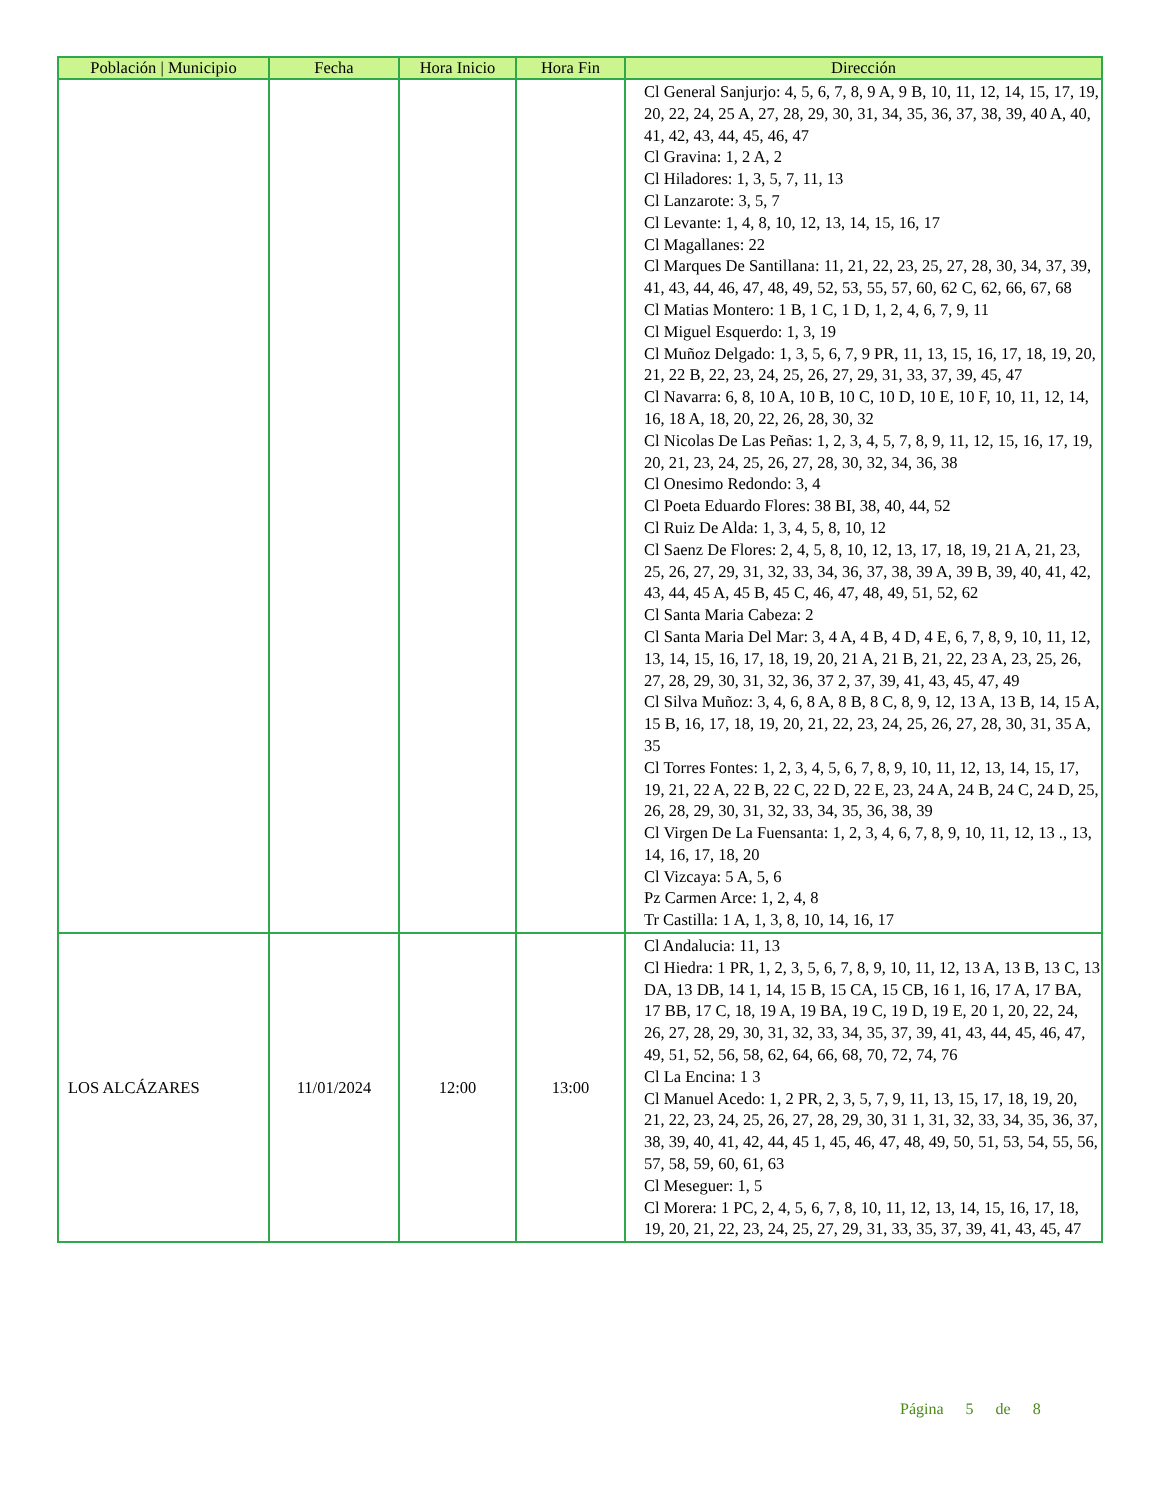| Población / Municipio | Fecha | Hora Inicio | Hora Fin | Dirección |
| --- | --- | --- | --- | --- |
| | | | | Cl General Sanjurjo: 4, 5, 6, 7, 8, 9 A, 9 B, 10, 11, 12, 14, 15, 17, 19, 20, 22, 24, 25 A, 27, 28, 29, 30, 31, 34, 35, 36, 37, 38, 39, 40 A, 40, 41, 42, 43, 44, 45, 46, 47 Cl Gravina: 1, 2 A, 2 Cl Hiladores: 1, 3, 5, 7, 11, 13 Cl Lanzarote: 3, 5, 7 Cl Levante: 1, 4, 8, 10, 12, 13, 14, 15, 16, 17 Cl Magallanes: 22 Cl Marques De Santillana: 11, 21, 22, 23, 25, 27, 28, 30, 34, 37, 39, 41, 43, 44, 46, 47, 48, 49, 52, 53, 55, 57, 60, 62 C, 62, 66, 67, 68 Cl Matias Montero: 1 B, 1 C, 1 D, 1, 2, 4, 6, 7, 9, 11 Cl Miguel Esquerdo: 1, 3, 19 Cl Muñoz Delgado: 1, 3, 5, 6, 7, 9 PR, 11, 13, 15, 16, 17, 18, 19, 20, 21, 22 B, 22, 23, 24, 25, 26, 27, 29, 31, 33, 37, 39, 45, 47 Cl Navarra: 6, 8, 10 A, 10 B, 10 C, 10 D, 10 E, 10 F, 10, 11, 12, 14, 16, 18 A, 18, 20, 22, 26, 28, 30, 32 Cl Nicolas De Las Peñas: 1, 2, 3, 4, 5, 7, 8, 9, 11, 12, 15, 16, 17, 19, 20, 21, 23, 24, 25, 26, 27, 28, 30, 32, 34, 36, 38 Cl Onesimo Redondo: 3, 4 Cl Poeta Eduardo Flores: 38 BI, 38, 40, 44, 52 Cl Ruiz De Alda: 1, 3, 4, 5, 8, 10, 12 Cl Saenz De Flores: 2, 4, 5, 8, 10, 12, 13, 17, 18, 19, 21 A, 21, 23, 25, 26, 27, 29, 31, 32, 33, 34, 36, 37, 38, 39 A, 39 B, 39, 40, 41, 42, 43, 44, 45 A, 45 B, 45 C, 46, 47, 48, 49, 51, 52, 62 Cl Santa Maria Cabeza: 2 Cl Santa Maria Del Mar: 3, 4 A, 4 B, 4 D, 4 E, 6, 7, 8, 9, 10, 11, 12, 13, 14, 15, 16, 17, 18, 19, 20, 21 A, 21 B, 21, 22, 23 A, 23, 25, 26, 27, 28, 29, 30, 31, 32, 36, 37 2, 37, 39, 41, 43, 45, 47, 49 Cl Silva Muñoz: 3, 4, 6, 8 A, 8 B, 8 C, 8, 9, 12, 13 A, 13 B, 14, 15 A, 15 B, 16, 17, 18, 19, 20, 21, 22, 23, 24, 25, 26, 27, 28, 30, 31, 35 A, 35 Cl Torres Fontes: 1, 2, 3, 4, 5, 6, 7, 8, 9, 10, 11, 12, 13, 14, 15, 17, 19, 21, 22 A, 22 B, 22 C, 22 D, 22 E, 23, 24 A, 24 B, 24 C, 24 D, 25, 26, 28, 29, 30, 31, 32, 33, 34, 35, 36, 38, 39 Cl Virgen De La Fuensanta: 1, 2, 3, 4, 6, 7, 8, 9, 10, 11, 12, 13 ., 13, 14, 16, 17, 18, 20 Cl Vizcaya: 5 A, 5, 6 Pz Carmen Arce: 1, 2, 4, 8 Tr Castilla: 1 A, 1, 3, 8, 10, 14, 16, 17 |
| LOS ALCÁZARES | 11/01/2024 | 12:00 | 13:00 | Cl Andalucia: 11, 13 Cl Hiedra: 1 PR, 1, 2, 3, 5, 6, 7, 8, 9, 10, 11, 12, 13 A, 13 B, 13 C, 13 DA, 13 DB, 14 1, 14, 15 B, 15 CA, 15 CB, 16 1, 16, 17 A, 17 BA, 17 BB, 17 C, 18, 19 A, 19 BA, 19 C, 19 D, 19 E, 20 1, 20, 22, 24, 26, 27, 28, 29, 30, 31, 32, 33, 34, 35, 37, 39, 41, 43, 44, 45, 46, 47, 49, 51, 52, 56, 58, 62, 64, 66, 68, 70, 72, 74, 76 Cl La Encina: 1 3 Cl Manuel Acedo: 1, 2 PR, 2, 3, 5, 7, 9, 11, 13, 15, 17, 18, 19, 20, 21, 22, 23, 24, 25, 26, 27, 28, 29, 30, 31 1, 31, 32, 33, 34, 35, 36, 37, 38, 39, 40, 41, 42, 44, 45 1, 45, 46, 47, 48, 49, 50, 51, 53, 54, 55, 56, 57, 58, 59, 60, 61, 63 Cl Meseguer: 1, 5 Cl Morera: 1 PC, 2, 4, 5, 6, 7, 8, 10, 11, 12, 13, 14, 15, 16, 17, 18, 19, 20, 21, 22, 23, 24, 25, 27, 29, 31, 33, 35, 37, 39, 41, 43, 45, 47 |
Página 5 de 8